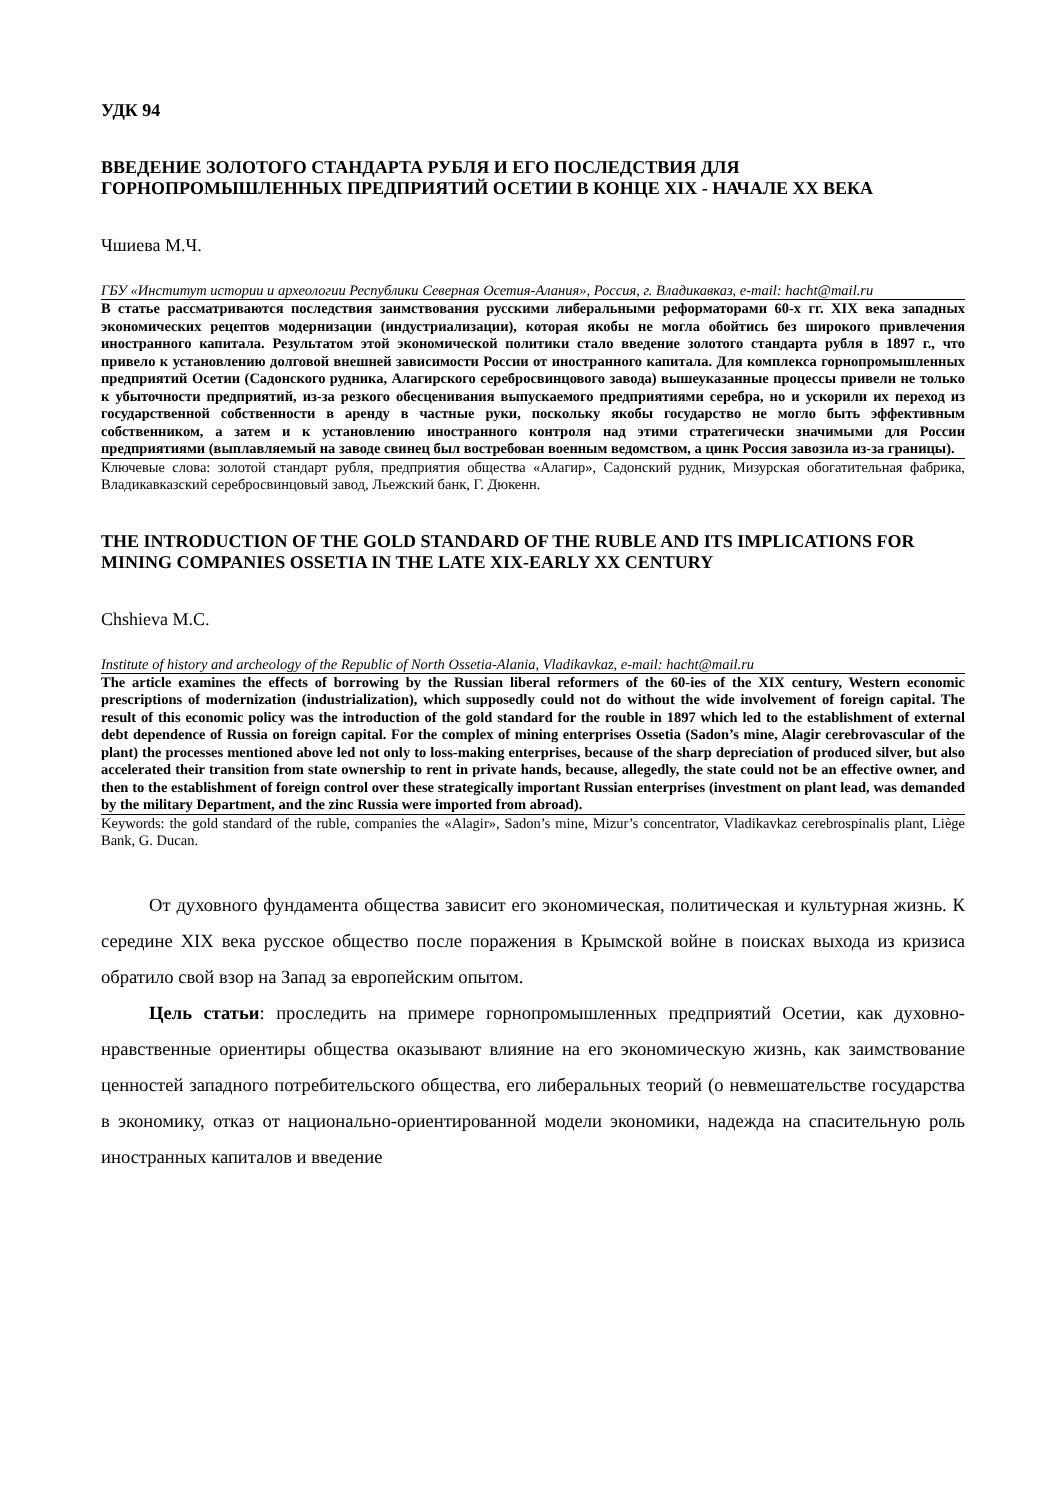УДК 94
ВВЕДЕНИЕ ЗОЛОТОГО СТАНДАРТА РУБЛЯ И ЕГО ПОСЛЕДСТВИЯ ДЛЯ ГОРНОПРОМЫШЛЕННЫХ ПРЕДПРИЯТИЙ ОСЕТИИ В КОНЦЕ XIX - НАЧАЛЕ XX ВЕКА
Чшиева М.Ч.
ГБУ «Институт истории и археологии Республики Северная Осетия-Алания», Россия, г. Владикавказ, e-mail: hacht@mail.ru
В статье рассматриваются последствия заимствования русскими либеральными реформаторами 60-х гг. XIX века западных экономических рецептов модернизации (индустриализации), которая якобы не могла обойтись без широкого привлечения иностранного капитала. Результатом этой экономической политики стало введение золотого стандарта рубля в 1897 г., что привело к установлению долговой внешней зависимости России от иностранного капитала. Для комплекса горнопромышленных предприятий Осетии (Садонского рудника, Алагирского серебросвинцового завода) вышеуказанные процессы привели не только к убыточности предприятий, из-за резкого обесценивания выпускаемого предприятиями серебра, но и ускорили их переход из государственной собственности в аренду в частные руки, поскольку якобы государство не могло быть эффективным собственником, а затем и к установлению иностранного контроля над этими стратегически значимыми для России предприятиями (выплавляемый на заводе свинец был востребован военным ведомством, а цинк Россия завозила из-за границы).
Ключевые слова: золотой стандарт рубля, предприятия общества «Алагир», Садонский рудник, Мизурская обогатительная фабрика, Владикавказский серебросвинцовый завод, Льежский банк, Г. Дюкенн.
THE INTRODUCTION OF THE GOLD STANDARD OF THE RUBLE AND ITS IMPLICATIONS FOR MINING COMPANIES OSSETIA IN THE LATE XIX-EARLY XX CENTURY
Chshieva M.C.
Institute of history and archeology of the Republic of North Ossetia-Alania, Vladikavkaz, e-mail: hacht@mail.ru
The article examines the effects of borrowing by the Russian liberal reformers of the 60-ies of the XIX century, Western economic prescriptions of modernization (industrialization), which supposedly could not do without the wide involvement of foreign capital. The result of this economic policy was the introduction of the gold standard for the rouble in 1897 which led to the establishment of external debt dependence of Russia on foreign capital. For the complex of mining enterprises Ossetia (Sadon’s mine, Alagir cerebrovascular of the plant) the processes mentioned above led not only to loss-making enterprises, because of the sharp depreciation of produced silver, but also accelerated their transition from state ownership to rent in private hands, because, allegedly, the state could not be an effective owner, and then to the establishment of foreign control over these strategically important Russian enterprises (investment on plant lead, was demanded by the military Department, and the zinc Russia were imported from abroad).
Keywords: the gold standard of the ruble, companies the «Alagir», Sadon’s mine, Mizur’s concentrator, Vladikavkaz cerebrospinalis plant, Liège Bank, G. Ducan.
От духовного фундамента общества зависит его экономическая, политическая и культурная жизнь. К середине XIX века русское общество после поражения в Крымской войне в поисках выхода из кризиса обратило свой взор на Запад за европейским опытом.
Цель статьи: проследить на примере горнопромышленных предприятий Осетии, как духовно-нравственные ориентиры общества оказывают влияние на его экономическую жизнь, как заимствование ценностей западного потребительского общества, его либеральных теорий (о невмешательстве государства в экономику, отказ от национально-ориентированной модели экономики, надежда на спасительную роль иностранных капиталов и введение